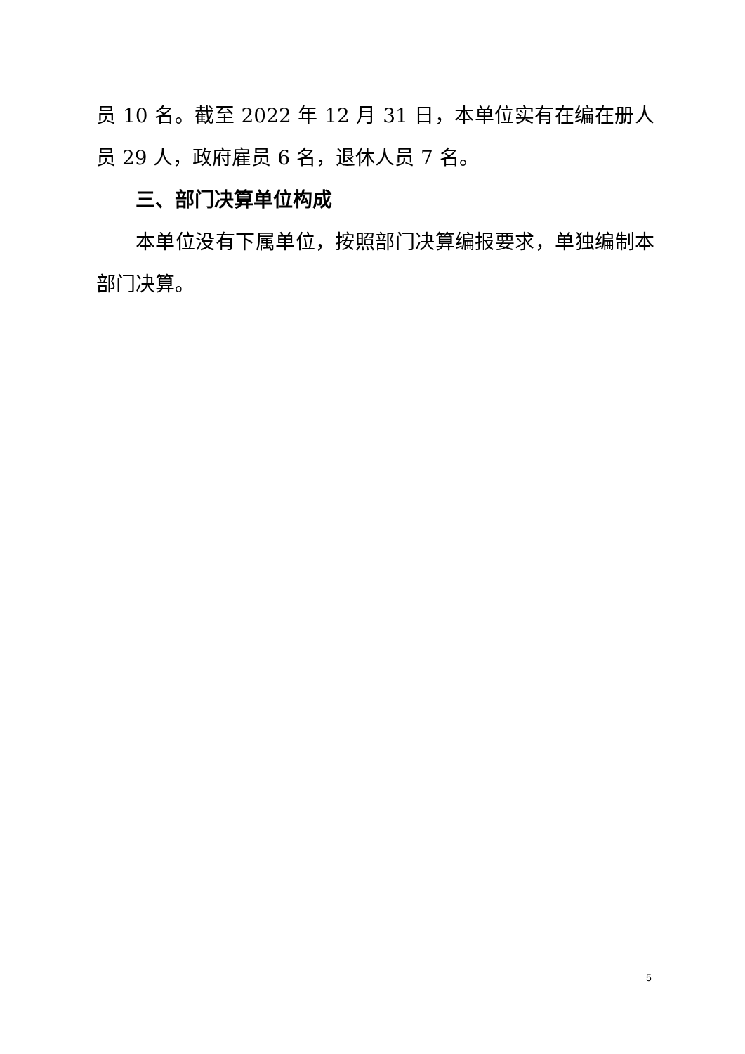员 10 名。截至 2022 年 12 月 31 日，本单位实有在编在册人员 29 人，政府雇员 6 名，退休人员 7 名。
三、部门决算单位构成
本单位没有下属单位，按照部门决算编报要求，单独编制本部门决算。
5